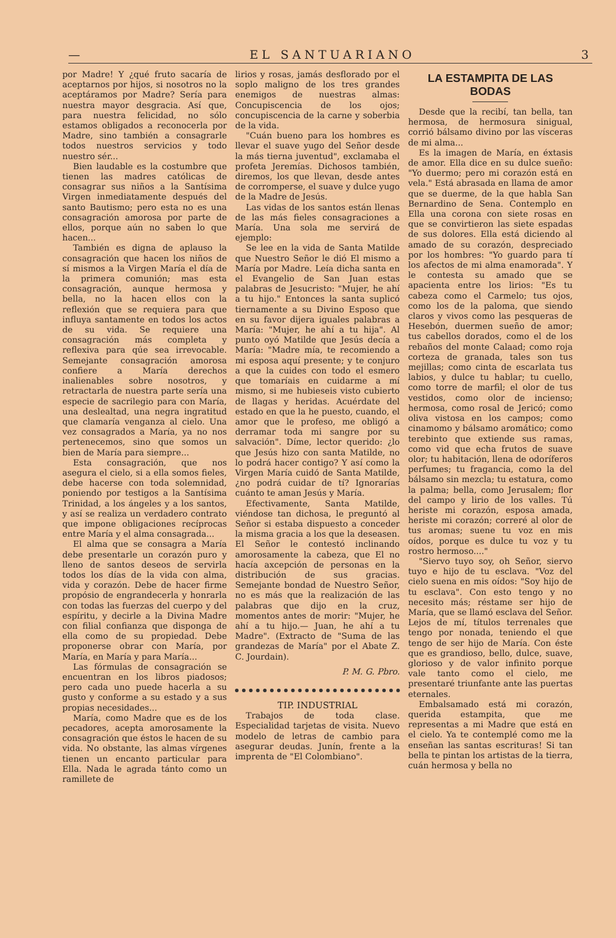— EL SANTUARIANO 3
por Madre! Y ¿qué fruto sacaría de aceptarnos por hijos, si nosotros no la aceptáramos por Madre? Sería para nuestra mayor desgracia. Así que, para nuestra felicidad, no sólo estamos obligados a reconocerla por Madre, sino también a consagrarle todos nuestros servicios y todo nuestro sér...
Bien laudable es la costumbre que tienen las madres católicas de consagrar sus niños a la Santísima Virgen inmediatamente después del santo Bautismo; pero esta no es una consagración amorosa por parte de ellos, porque aún no saben lo que hacen...
También es digna de aplauso la consagración que hacen los niños de sí mismos a la Virgen María el día de la primera comunión; mas esta consagración, aunque hermosa y bella, no la hacen ellos con la reflexión que se requiera para que influya santamente en todos los actos de su vida. Se requiere una consagración más completa y reflexiva para qúe sea irrevocable. Semejante consagración amorosa confiere a María derechos inalienables sobre nosotros, y retractarla de nuestra parte sería una especie de sacrilegio para con María, una deslealtad, una negra ingratitud que clamaría venganza al cielo. Una vez consagrados a María, ya no nos pertenecemos, sino que somos un bien de María para siempre...
Esta consagración, que nos asegura el cielo, si a ella somos fieles, debe hacerse con toda solemnidad, poniendo por testigos a la Santísima Trinidad, a los ángeles y a los santos, y así se realiza un verdadero contrato que impone obligaciones recíprocas entre María y el alma consagrada...
El alma que se consagra a María debe presentarle un corazón puro y lleno de santos deseos de servirla todos los días de la vida con alma, vida y corazón. Debe de hacer firme propósio de engrandecerla y honrarla con todas las fuerzas del cuerpo y del espíritu, y decirle a la Divina Madre con filial confianza que disponga de ella como de su propiedad. Debe proponerse obrar con María, por María, en María y para María...
Las fórmulas de consagración se encuentran en los libros piadosos; pero cada uno puede hacerla a su gusto y conforme a su estado y a sus propias necesidades...
María, como Madre que es de los pecadores, acepta amorosamente la consagración que éstos le hacen de su vida. No obstante, las almas vírgenes tienen un encanto particular para Ella. Nada le agrada tánto como un ramillete de
lirios y rosas, jamás desflorado por el soplo maligno de los tres grandes enemigos de nuestras almas: Concupiscencia de los ojos; concupiscencia de la carne y soberbia de la vida.
"Cuán bueno para los hombres es llevar el suave yugo del Señor desde la más tierna juventud", exclamaba el profeta Jeremías. Dichosos también, diremos, los que llevan, desde antes de corromperse, el suave y dulce yugo de la Madre de Jesús.
Las vidas de los santos están llenas de las más fieles consagraciones a María. Una sola me servirá de ejemplo:
Se lee en la vida de Santa Matilde que Nuestro Señor le dió El mismo a María por Madre. Leía dicha santa en el Evangelio de San Juan estas palabras de Jesucristo: "Mujer, he ahí a tu hijo." Entonces la santa suplicó tiernamente a su Divino Esposo que en su favor dijera iguales palabras a María: "Mujer, he ahí a tu hija". Al punto oyó Matilde que Jesús decía a María: "Madre mía, te recomiendo a mi esposa aquí presente; y te conjuro a que la cuides con todo el esmero que tomaríais en cuidarme a mí mismo, si me hubieseis visto cubierto de llagas y heridas. Acuérdate del estado en que la he puesto, cuando, el amor que le profeso, me obligó a derramar toda mi sangre por su salvación". Díme, lector querido: ¿lo que Jesús hizo con santa Matilde, no lo podrá hacer contigo? Y así como la Virgen María cuidó de Santa Matilde, ¿no podrá cuidar de tí? Ignorarías cuánto te aman Jesús y María.
Efectivamente, Santa Matilde, viéndose tan dichosa, le preguntó al Señor si estaba dispuesto a conceder la misma gracia a los que la deseasen. El Señor le contestó inclinando amorosamente la cabeza, que El no hacía axcepción de personas en la distribución de sus gracias. Semejante bondad de Nuestro Señor, no es más que la realización de las palabras que dijo en la cruz, momentos antes de morir: "Mujer, he ahí a tu hijo.— Juan, he ahí a tu Madre". (Extracto de "Suma de las grandezas de María" por el Abate Z. C. Jourdain).
P. M. G. Pbro.
TIP. INDUSTRIAL
Trabajos de toda clase. Especialidad tarjetas de visita. Nuevo modelo de letras de cambio para asegurar deudas. Junín, frente a la imprenta de "El Colombiano".
LA ESTAMPITA DE LAS BODAS
Desde que la recibí, tan bella, tan hermosa, de hermosura sinigual, corrió bálsamo divino por las vísceras de mi alma...
Es la imagen de María, en éxtasis de amor. Ella dice en su dulce sueño: "Yo duermo; pero mi corazón está en vela." Está abrasada en llama de amor que se duerme, de la que habla San Bernardino de Sena. Contemplo en Ella una corona con siete rosas en que se convirtieron las siete espadas de sus dolores. Ella está diciendo al amado de su corazón, despreciado por los hombres: "Yo guardo para tí los afectos de mi alma enamorada". Y le contesta su amado que se apacienta entre los lirios: "Es tu cabeza como el Carmelo; tus ojos, como los de la paloma, que siendo claros y vivos como las pesqueras de Hesebón, duermen sueño de amor; tus cabellos dorados, como el de los rebaños del monte Calaad; como roja corteza de granada, tales son tus mejillas; como cinta de escarlata tus labios, y dulce tu hablar; tu cuello, como torre de marfil; el olor de tus vestidos, como olor de incienso; hermosa, como rosal de Jericó; como oliva vistosa en los campos; como cinamomo y bálsamo aromático; como terebinto que extiende sus ramas, como vid que echa frutos de suave olor; tu habitación, llena de odoríferos perfumes; tu fragancia, como la del bálsamo sin mezcla; tu estatura, como la palma; bella, como Jerusalem; flor del campo y lirio de los valles. Tú heriste mi corazón, esposa amada, heriste mi corazón; correré al olor de tus aromas; suene tu voz en mis oídos, porque es dulce tu voz y tu rostro hermoso...."
"Siervo tuyo soy, oh Señor, siervo tuyo e hijo de tu esclava. "Voz del cielo suena en mis oídos: "Soy hijo de tu esclava". Con esto tengo y no necesito más; réstame ser hijo de María, que se llamó esclava del Señor. Lejos de mí, títulos terrenales que tengo por nonada, teniendo el que tengo de ser hijo de María. Con éste que es grandioso, bello, dulce, suave, glorioso y de valor infinito porque vale tanto como el cielo, me presentaré triunfante ante las puertas eternales.
Embalsamado está mi corazón, querida estampita, que me representas a mi Madre que está en el cielo. Ya te contemplé como me la enseñan las santas escrituras! Si tan bella te pintan los artistas de la tierra, cuán hermosa y bella no